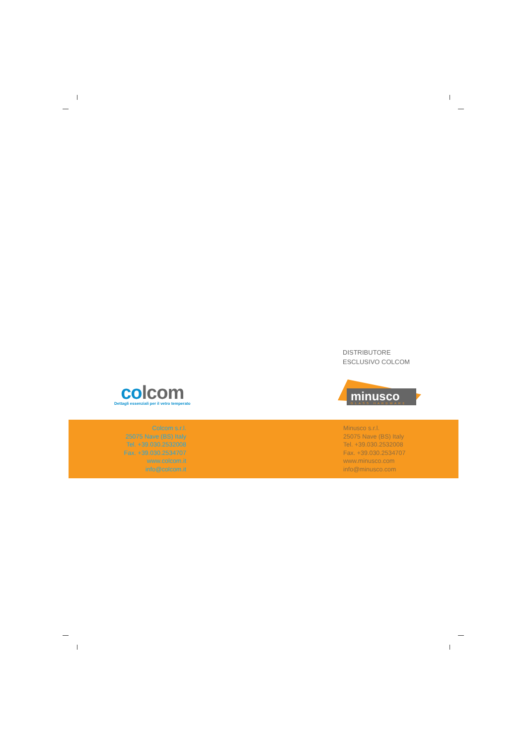DISTRIBUTORE
ESCLUSIVO COLCOM
co lcom
Dettagli essenziali per il vetro temperato
minusco
GLASS HARDWARE
Colcom s.r.l.
25075 Nave (BS) Italy
Tel. +39.030.2532008
Fax. +39.030.2534707
www.colcom.it
info@colcom.it
Minusco s.r.l.
25075 Nave (BS) Italy
Tel. +39.030.2532008
Fax. +39.030.2534707
www.minusco.com
info@minusco.com